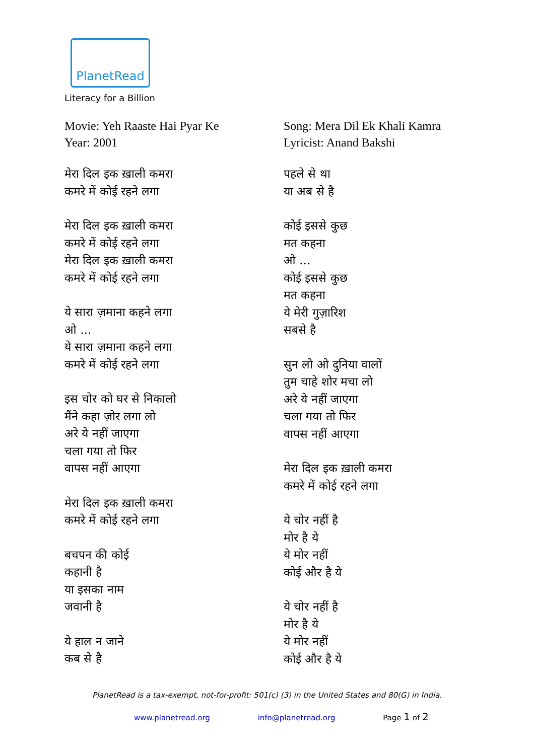PlanetRead
Literacy for a Billion
Movie: Yeh Raaste Hai Pyar Ke
Year: 2001
मेरा दिल इक ख़ाली कमरा
कमरे में कोई रहने लगा
मेरा दिल इक ख़ाली कमरा
कमरे में कोई रहने लगा
मेरा दिल इक ख़ाली कमरा
कमरे में कोई रहने लगा
ये सारा ज़माना कहने लगा
ओ ...
ये सारा ज़माना कहने लगा
कमरे में कोई रहने लगा
इस चोर को घर से निकालो
मैंने कहा ज़ोर लगा लो
अरे ये नहीं जाएगा
चला गया तो फिर
वापस नहीं आएगा
मेरा दिल इक ख़ाली कमरा
कमरे में कोई रहने लगा
बचपन की कोई
कहानी है
या इसका नाम
जवानी है
ये हाल न जाने
कब से है
Song: Mera Dil Ek Khali Kamra
Lyricist: Anand Bakshi
पहले से था
या अब से है
कोई इससे कुछ
मत कहना
ओ ...
कोई इससे कुछ
मत कहना
ये मेरी गुज़ारिश
सबसे है
सुन लो ओ दुनिया वालों
तुम चाहे शोर मचा लो
अरे ये नहीं जाएगा
चला गया तो फिर
वापस नहीं आएगा
मेरा दिल इक ख़ाली कमरा
कमरे में कोई रहने लगा
ये चोर नहीं है
मोर है ये
ये मोर नहीं
कोई और है ये
ये चोर नहीं है
मोर है ये
ये मोर नहीं
कोई और है ये
PlanetRead is a tax-exempt, not-for-profit: 501(c) (3) in the United States and 80(G) in India.
www.planetread.org info@planetread.org Page 1 of 2